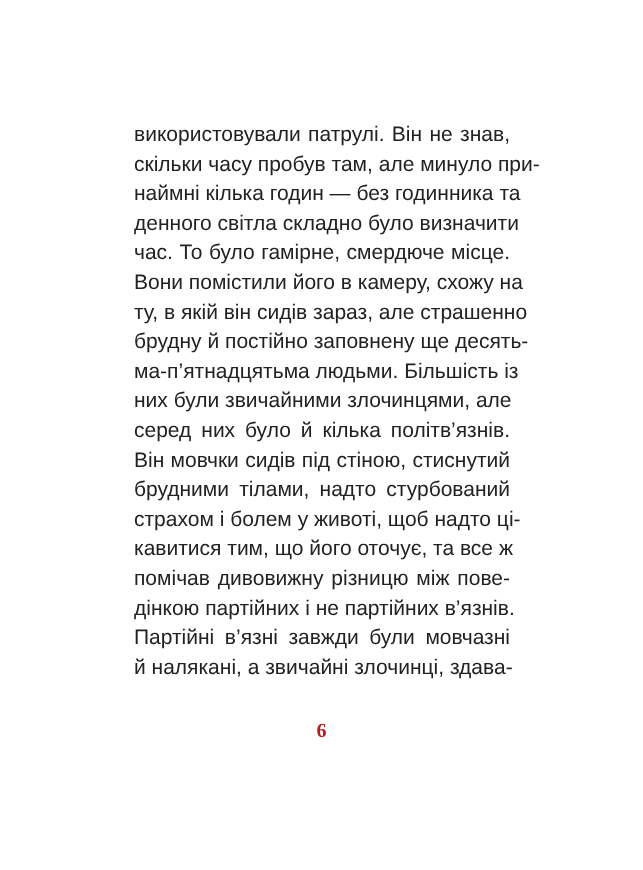використовували патрулі. Він не знав,
скільки часу пробув там, але минуло при-
наймні кілька годин — без годинника та
денного світла складно було визначити
час. То було гамірне, смердюче місце.
Вони помістили його в камеру, схожу на
ту, в якій він сидів зараз, але страшенно
брудну й постійно заповнену ще десять-
ма-п’ятнадцятьма людьми. Більшість із
них були звичайними злочинцями, але
серед них було й кілька політв’язнів.
Він мовчки сидів під стіною, стиснутий
брудними тілами, надто стурбований
страхом і болем у животі, щоб надто ці-
кавитися тим, що його оточує, та все ж
помічав дивовижну різницю між пове-
дінкою партійних і не партійних в’язнів.
Партійні в’язні завжди були мовчазні
й налякані, а звичайні злочинці, здава-
6